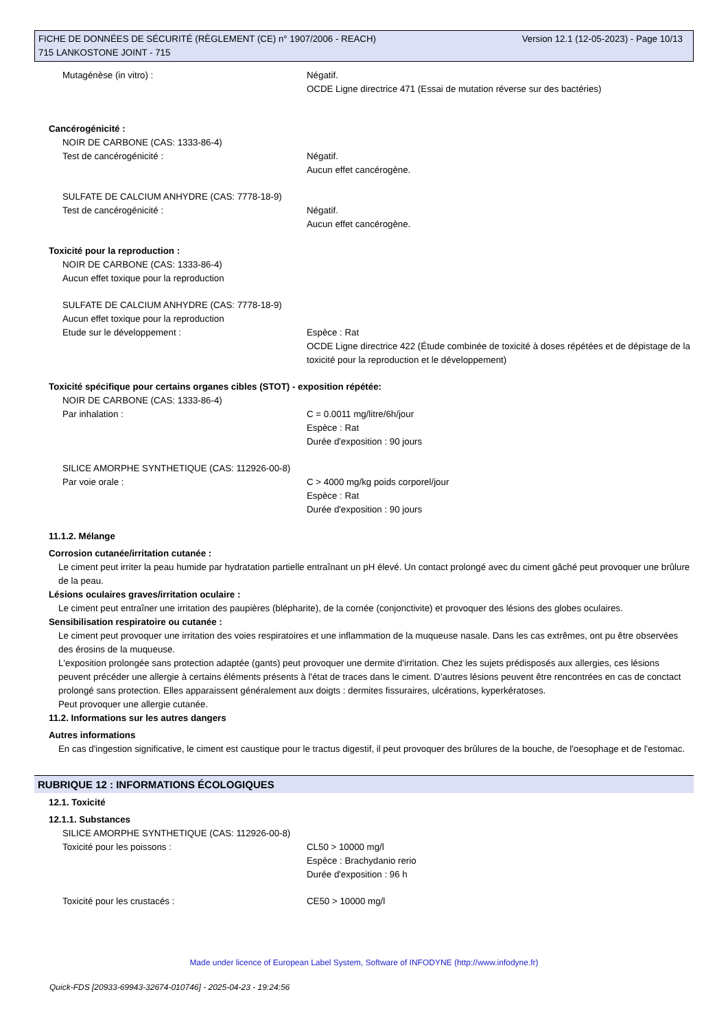Version 12.1 (12-05-2023) - Page 10/13 FICHE DE DONNÉES DE SÉCURITÉ (RÈGLEMENT (CE) n° 1907/2006 - REACH)
715 LANKOSTONE JOINT - 715
Mutagénèse (in vitro) : Négatif.
OCDE Ligne directrice 471 (Essai de mutation réverse sur des bactéries)
Cancérogénicité :
NOIR DE CARBONE (CAS: 1333-86-4)
Test de cancérogénicité : Négatif.
Aucun effet cancérogène.
SULFATE DE CALCIUM ANHYDRE (CAS: 7778-18-9)
Test de cancérogénicité : Négatif.
Aucun effet cancérogène.
Toxicité pour la reproduction :
NOIR DE CARBONE (CAS: 1333-86-4)
Aucun effet toxique pour la reproduction
SULFATE DE CALCIUM ANHYDRE (CAS: 7778-18-9)
Aucun effet toxique pour la reproduction
Etude sur le développement : Espèce : Rat
OCDE Ligne directrice 422 (Étude combinée de toxicité à doses répétées et de dépistage de la toxicité pour la reproduction et le développement)
Toxicité spécifique pour certains organes cibles (STOT) - exposition répétée:
NOIR DE CARBONE (CAS: 1333-86-4)
Par inhalation : C = 0.0011 mg/litre/6h/jour
Espèce : Rat
Durée d'exposition : 90 jours
SILICE AMORPHE SYNTHETIQUE (CAS: 112926-00-8)
Par voie orale : C > 4000 mg/kg poids corporel/jour
Espèce : Rat
Durée d'exposition : 90 jours
11.1.2. Mélange
Corrosion cutanée/irritation cutanée :
Le ciment peut irriter la peau humide par hydratation partielle entraînant un pH élevé. Un contact prolongé avec du ciment gâché peut provoquer une brûlure de la peau.
Lésions oculaires graves/irritation oculaire :
Le ciment peut entraîner une irritation des paupières (blépharite), de la cornée (conjonctivite) et provoquer des lésions des globes oculaires.
Sensibilisation respiratoire ou cutanée :
Le ciment peut provoquer une irritation des voies respiratoires et une inflammation de la muqueuse nasale. Dans les cas extrêmes, ont pu être observées des érosins de la muqueuse.
L'exposition prolongée sans protection adaptée (gants) peut provoquer une dermite d'irritation. Chez les sujets prédisposés aux allergies, ces lésions peuvent précéder une allergie à certains éléments présents à l'état de traces dans le ciment. D'autres lésions peuvent être rencontrées en cas de conctact prolongé sans protection. Elles apparaissent généralement aux doigts : dermites fissuraires, ulcérations, kyperkératoses.
Peut provoquer une allergie cutanée.
11.2. Informations sur les autres dangers
Autres informations
En cas d'ingestion significative, le ciment est caustique pour le tractus digestif, il peut provoquer des brûlures de la bouche, de l'oesophage et de l'estomac.
RUBRIQUE 12 : INFORMATIONS ÉCOLOGIQUES
12.1. Toxicité
12.1.1. Substances
SILICE AMORPHE SYNTHETIQUE (CAS: 112926-00-8)
Toxicité pour les poissons : CL50 > 10000 mg/l
Espèce : Brachydanio rerio
Durée d'exposition : 96 h
Toxicité pour les crustacés : CE50 > 10000 mg/l
Made under licence of European Label System, Software of INFODYNE (http://www.infodyne.fr)
Quick-FDS [20933-69943-32674-010746] - 2025-04-23 - 19:24:56